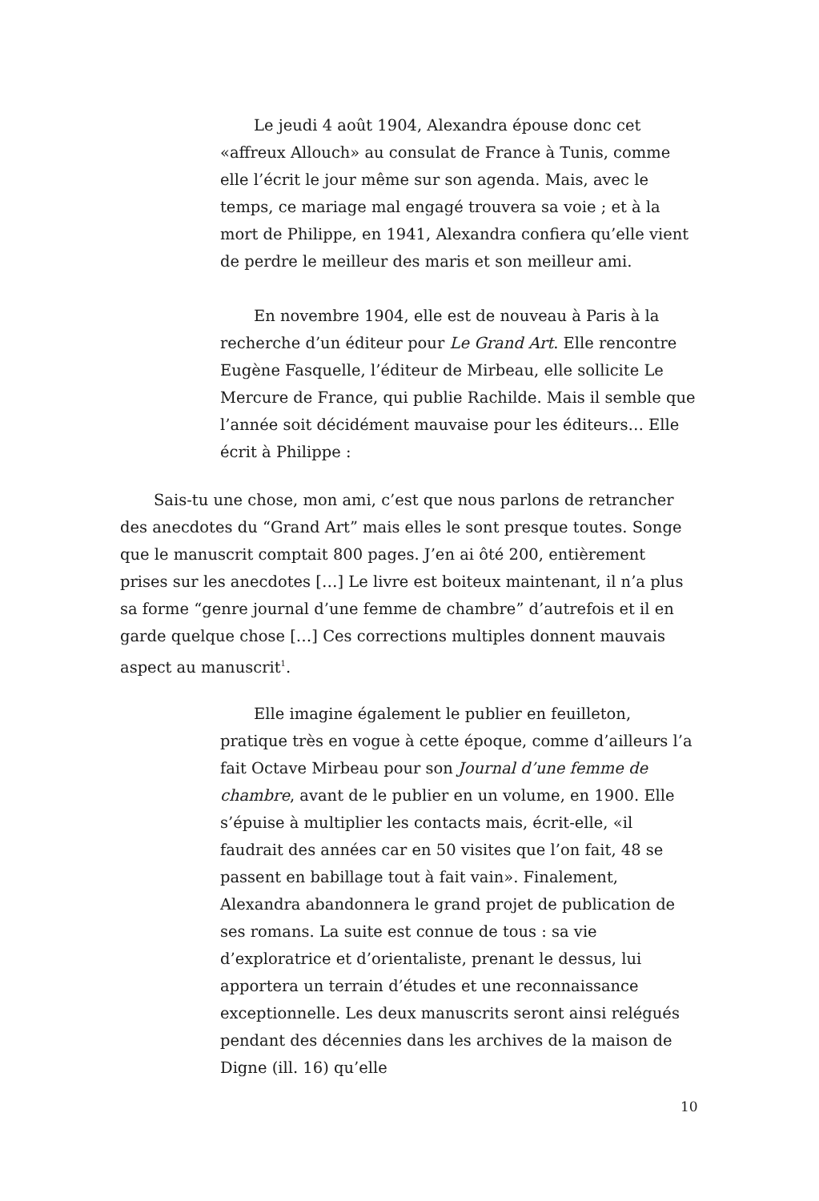Le jeudi 4 août 1904, Alexandra épouse donc cet «affreux Allouch» au consulat de France à Tunis, comme elle l’écrit le jour même sur son agenda. Mais, avec le temps, ce mariage mal engagé trouvera sa voie ; et à la mort de Philippe, en 1941, Alexandra confiera qu’elle vient de perdre le meilleur des maris et son meilleur ami.
En novembre 1904, elle est de nouveau à Paris à la recherche d’un éditeur pour Le Grand Art. Elle rencontre Eugène Fasquelle, l’éditeur de Mirbeau, elle sollicite Le Mercure de France, qui publie Rachilde. Mais il semble que l’année soit décidément mauvaise pour les éditeurs… Elle écrit à Philippe :
Sais-tu une chose, mon ami, c’est que nous parlons de retrancher des anecdotes du “Grand Art” mais elles le sont presque toutes. Songe que le manuscrit comptait 800 pages. J’en ai ôté 200, entièrement prises sur les anecdotes […] Le livre est boiteux maintenant, il n’a plus sa forme “genre journal d’une femme de chambre” d’autrefois et il en garde quelque chose […] Ces corrections multiples donnent mauvais aspect au manuscrit<sup>1</sup>.
Elle imagine également le publier en feuilleton, pratique très en vogue à cette époque, comme d’ailleurs l’a fait Octave Mirbeau pour son Journal d’une femme de chambre, avant de le publier en un volume, en 1900. Elle s’épuise à multiplier les contacts mais, écrit-elle, «il faudrait des années car en 50 visites que l’on fait, 48 se passent en babillage tout à fait vain». Finalement, Alexandra abandonnera le grand projet de publication de ses romans. La suite est connue de tous : sa vie d’exploratrice et d’orientaliste, prenant le dessus, lui apportera un terrain d’études et une reconnaissance exceptionnelle. Les deux manuscrits seront ainsi relégués pendant des décennies dans les archives de la maison de Digne (ill. 16) qu’elle
10